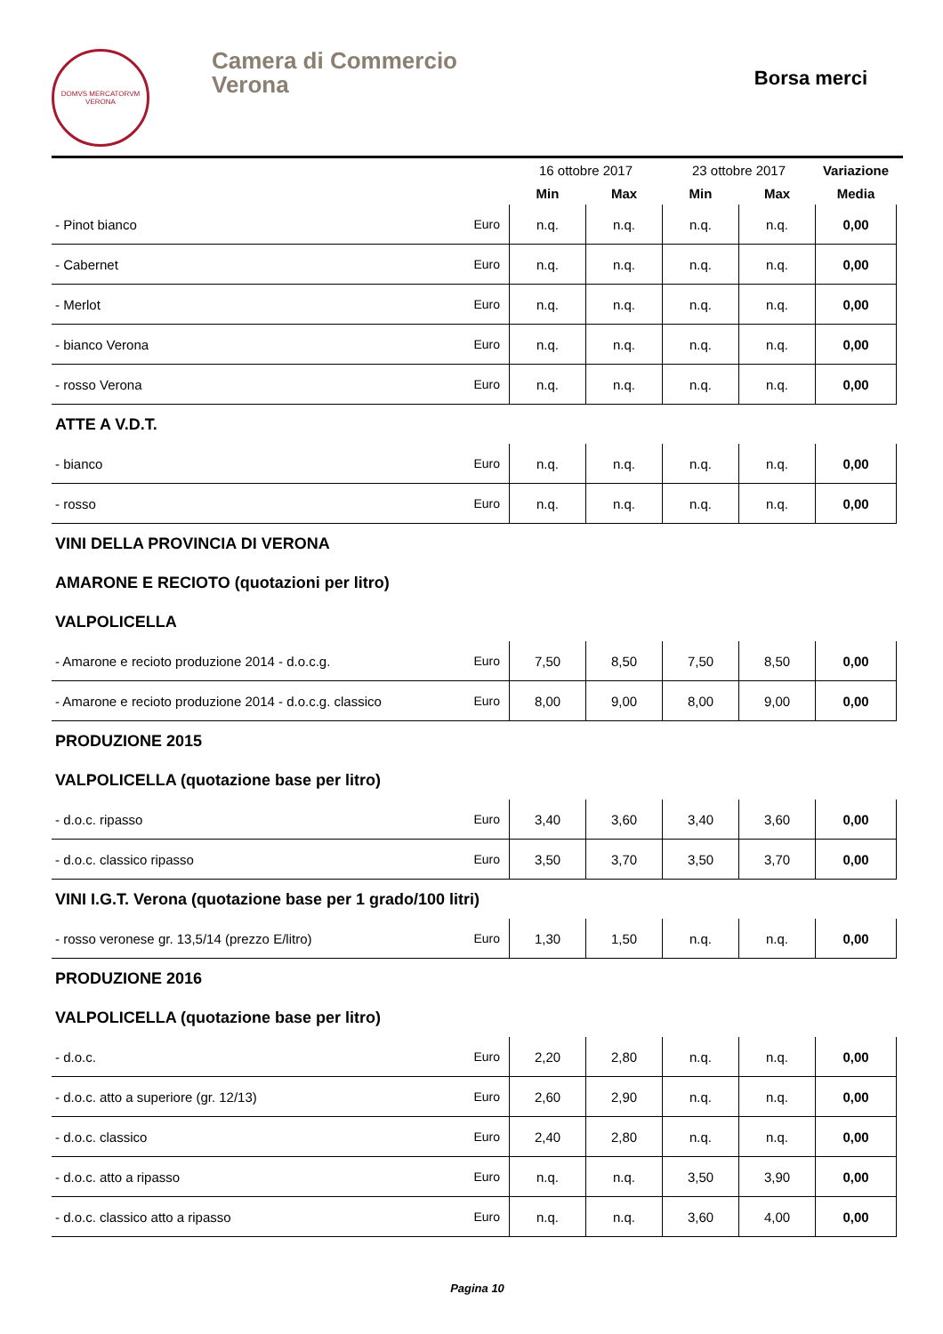DOMVS MERCATORVM
VERONA
Camera di Commercio
Verona
Borsa merci
| | | 16 ottobre 2017 | | 23 ottobre 2017 | | Variazione |
| --- | --- | --- | --- | --- | --- | --- |
| | | Min | Max | Min | Max | Media |
| - Pinot bianco | Euro | n.q. | n.q. | n.q. | n.q. | 0,00 |
| - Cabernet | Euro | n.q. | n.q. | n.q. | n.q. | 0,00 |
| - Merlot | Euro | n.q. | n.q. | n.q. | n.q. | 0,00 |
| - bianco Verona | Euro | n.q. | n.q. | n.q. | n.q. | 0,00 |
| - rosso Verona | Euro | n.q. | n.q. | n.q. | n.q. | 0,00 |
| ATTE A V.D.T. | | | | | | |
| - bianco | Euro | n.q. | n.q. | n.q. | n.q. | 0,00 |
| - rosso | Euro | n.q. | n.q. | n.q. | n.q. | 0,00 |
| VINI DELLA PROVINCIA DI VERONA | | | | | | |
| AMARONE E RECIOTO (quotazioni per litro) | | | | | | |
| VALPOLICELLA | | | | | | |
| - Amarone e recioto produzione 2014 - d.o.c.g. | Euro | 7,50 | 8,50 | 7,50 | 8,50 | 0,00 |
| - Amarone e recioto produzione 2014 - d.o.c.g. classico | Euro | 8,00 | 9,00 | 8,00 | 9,00 | 0,00 |
| PRODUZIONE 2015 | | | | | | |
| VALPOLICELLA (quotazione base per litro) | | | | | | |
| - d.o.c. ripasso | Euro | 3,40 | 3,60 | 3,40 | 3,60 | 0,00 |
| - d.o.c. classico ripasso | Euro | 3,50 | 3,70 | 3,50 | 3,70 | 0,00 |
| VINI I.G.T. Verona (quotazione base per 1 grado/100 litri) | | | | | | |
| - rosso veronese gr. 13,5/14 (prezzo E/litro) | Euro | 1,30 | 1,50 | n.q. | n.q. | 0,00 |
| PRODUZIONE 2016 | | | | | | |
| VALPOLICELLA (quotazione base per litro) | | | | | | |
| - d.o.c. | Euro | 2,20 | 2,80 | n.q. | n.q. | 0,00 |
| - d.o.c. atto a superiore (gr. 12/13) | Euro | 2,60 | 2,90 | n.q. | n.q. | 0,00 |
| - d.o.c. classico | Euro | 2,40 | 2,80 | n.q. | n.q. | 0,00 |
| - d.o.c. atto a ripasso | Euro | n.q. | n.q. | 3,50 | 3,90 | 0,00 |
| - d.o.c. classico atto a ripasso | Euro | n.q. | n.q. | 3,60 | 4,00 | 0,00 |
Pagina 10